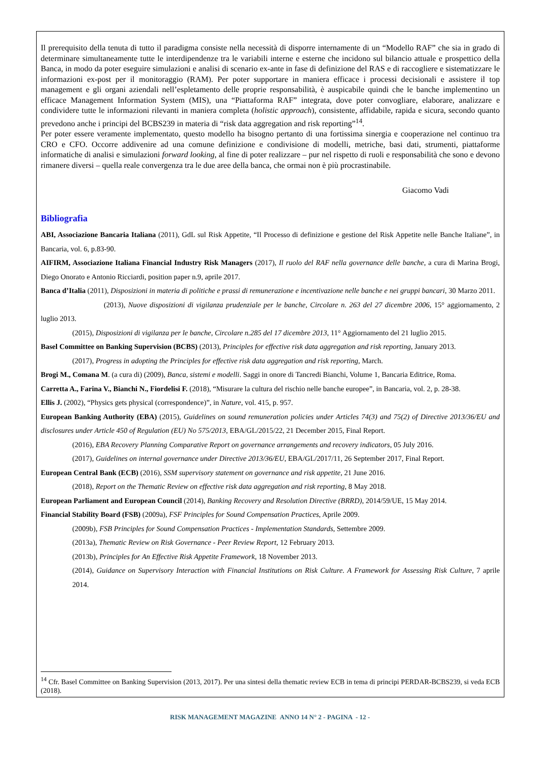Il prerequisito della tenuta di tutto il paradigma consiste nella necessità di disporre internamente di un “Modello RAF” che sia in grado di determinare simultaneamente tutte le interdipendenze tra le variabili interne e esterne che incidono sul bilancio attuale e prospettico della Banca, in modo da poter eseguire simulazioni e analisi di scenario ex-ante in fase di definizione del RAS e di raccogliere e sistematizzare le informazioni ex-post per il monitoraggio (RAM). Per poter supportare in maniera efficace i processi decisionali e assistere il top management e gli organi aziendali nell’espletamento delle proprie responsabilità, è auspicabile quindi che le banche implementino un efficace Management Information System (MIS), una “Piattaforma RAF” integrata, dove poter convogliare, elaborare, analizzare e condividere tutte le informazioni rilevanti in maniera completa (holistic approach), consistente, affidabile, rapida e sicura, secondo quanto prevedono anche i principi del BCBS239 in materia di “risk data aggregation and risk reporting”<sup>14</sup>.
Per poter essere veramente implementato, questo modello ha bisogno pertanto di una fortissima sinergia e cooperazione nel continuo tra CRO e CFO. Occorre addivenire ad una comune definizione e condivisione di modelli, metriche, basi dati, strumenti, piattaforme informatiche di analisi e simulazioni forward looking, al fine di poter realizzare – pur nel rispetto di ruoli e responsabilità che sono e devono rimanere diversi – quella reale convergenza tra le due aree della banca, che ormai non è più procrastinabile.
Giacomo Vadi
Bibliografia
ABI, Associazione Bancaria Italiana (2011), GdL sul Risk Appetite, “Il Processo di definizione e gestione del Risk Appetite nelle Banche Italiane”, in Bancaria, vol. 6, p.83-90.
AIFIRM, Associazione Italiana Financial Industry Risk Managers (2017), Il ruolo del RAF nella governance delle banche, a cura di Marina Brogi, Diego Onorato e Antonio Ricciardi, position paper n.9, aprile 2017.
Banca d’Italia (2011), Disposizioni in materia di politiche e prassi di remunerazione e incentivazione nelle banche e nei gruppi bancari, 30 Marzo 2011.
(2013), Nuove disposizioni di vigilanza prudenziale per le banche, Circolare n. 263 del 27 dicembre 2006, 15° aggiornamento, 2 luglio 2013.
(2015), Disposizioni di vigilanza per le banche, Circolare n.285 del 17 dicembre 2013, 11° Aggiornamento del 21 luglio 2015.
Basel Committee on Banking Supervision (BCBS) (2013), Principles for effective risk data aggregation and risk reporting, January 2013.
(2017), Progress in adopting the Principles for effective risk data aggregation and risk reporting, March.
Brogi M., Comana M. (a cura di) (2009), Banca, sistemi e modelli. Saggi in onore di Tancredi Bianchi, Volume 1, Bancaria Editrice, Roma.
Carretta A., Farina V., Bianchi N., Fiordelisi F. (2018), “Misurare la cultura del rischio nelle banche europee”, in Bancaria, vol. 2, p. 28-38.
Ellis J. (2002), “Physics gets physical (correspondence)”, in Nature, vol. 415, p. 957.
European Banking Authority (EBA) (2015), Guidelines on sound remuneration policies under Articles 74(3) and 75(2) of Directive 2013/36/EU and disclosures under Article 450 of Regulation (EU) No 575/2013, EBA/GL/2015/22, 21 December 2015, Final Report.
(2016), EBA Recovery Planning Comparative Report on governance arrangements and recovery indicators, 05 July 2016.
(2017), Guidelines on internal governance under Directive 2013/36/EU, EBA/GL/2017/11, 26 September 2017, Final Report.
European Central Bank (ECB) (2016), SSM supervisory statement on governance and risk appetite, 21 June 2016.
(2018), Report on the Thematic Review on effective risk data aggregation and risk reporting, 8 May 2018.
European Parliament and European Council (2014), Banking Recovery and Resolution Directive (BRRD), 2014/59/UE, 15 May 2014.
Financial Stability Board (FSB) (2009a), FSF Principles for Sound Compensation Practices, Aprile 2009.
(2009b), FSB Principles for Sound Compensation Practices - Implementation Standards, Settembre 2009.
(2013a), Thematic Review on Risk Governance - Peer Review Report, 12 February 2013.
(2013b), Principles for An Effective Risk Appetite Framework, 18 November 2013.
(2014), Guidance on Supervisory Interaction with Financial Institutions on Risk Culture. A Framework for Assessing Risk Culture, 7 aprile 2014.
<sup>14</sup> Cfr. Basel Committee on Banking Supervision (2013, 2017). Per una sintesi della thematic review ECB in tema di principi PERDAR-BCBS239, si veda ECB (2018).
RISK MANAGEMENT MAGAZINE ANNO 14 N° 2 - PAGINA - 12 -